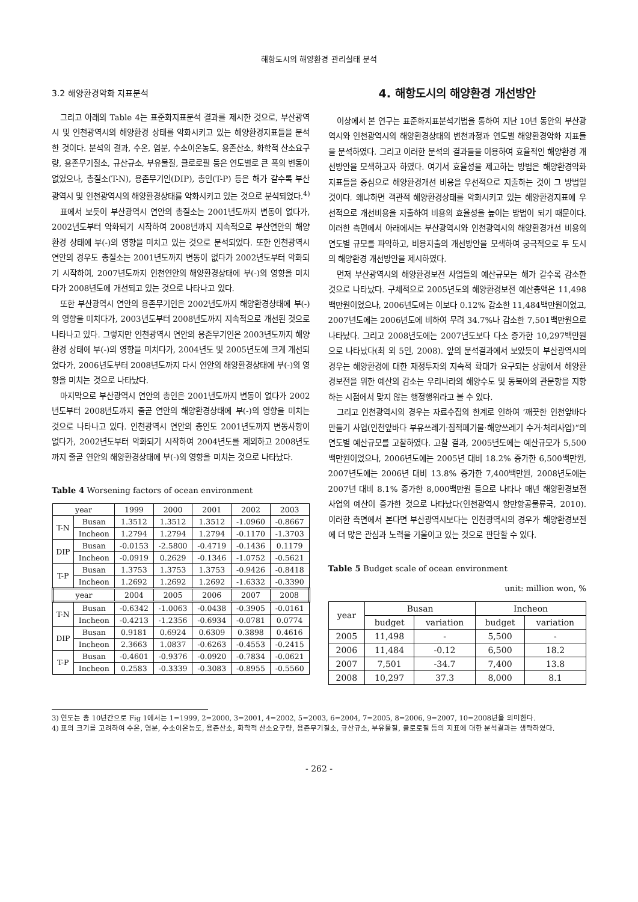해항도시의 해양환경 관리실태 분석
3.2 해양환경악화 지표분석
그리고 아래의 Table 4는 표준화지표분석 결과를 제시한 것으로, 부산광역시 및 인천광역시의 해양환경 상태를 악화시키고 있는 해양환경지표들을 분석한 것이다. 분석의 결과, 수온, 염분, 수소이온농도, 용존산소, 화학적 산소요구량, 용존무기질소, 규산규소, 부유물질, 클로로필 등은 연도별로 큰 폭의 변동이 없었으나, 총질소(T-N), 용존무기인(DIP), 총인(T-P) 등은 해가 갈수록 부산광역시 및 인천광역시의 해양환경상태를 악화시키고 있는 것으로 분석되었다.<sup>4)</sup>
표에서 보듯이 부산광역시 연안의 총질소는 2001년도까지 변동이 없다가, 2002년도부터 악화되기 시작하여 2008년까지 지속적으로 부산연안의 해양환경 상태에 부(-)의 영향을 미치고 있는 것으로 분석되었다. 또한 인천광역시 연안의 경우도 총질소는 2001년도까지 변동이 없다가 2002년도부터 악화되기 시작하여, 2007년도까지 인천연안의 해양환경상태에 부(-)의 영향을 미치다가 2008년도에 개선되고 있는 것으로 나타나고 있다.
또한 부산광역시 연안의 용존무기인은 2002년도까지 해양환경상태에 부(-)의 영향을 미치다가, 2003년도부터 2008년도까지 지속적으로 개선된 것으로 나타나고 있다. 그렇지만 인천광역시 연안의 용존무기인은 2003년도까지 해양환경 상태에 부(-)의 영향을 미치다가, 2004년도 및 2005년도에 크게 개선되었다가, 2006년도부터 2008년도까지 다시 연안의 해양환경상태에 부(-)의 영향을 미치는 것으로 나타났다.
마지막으로 부산광역시 연안의 총인은 2001년도까지 변동이 없다가 2002년도부터 2008년도까지 줄곧 연안의 해양환경상태에 부(-)의 영향을 미치는 것으로 나타나고 있다. 인천광역시 연안의 총인도 2001년도까지 변동사항이 없다가, 2002년도부터 악화되기 시작하여 2004년도를 제외하고 2008년도까지 줄곧 연안의 해양환경상태에 부(-)의 영향을 미치는 것으로 나타났다.
Table 4 Worsening factors of ocean environment
| year | | 1999 | 2000 | 2001 | 2002 | 2003 |
| --- | --- | --- | --- | --- | --- | --- |
| T-N | Busan | 1.3512 | 1.3512 | 1.3512 | -1.0960 | -0.8667 |
| | Incheon | 1.2794 | 1.2794 | 1.2794 | -0.1170 | -1.3703 |
| DIP | Busan | -0.0153 | -2.5800 | -0.4719 | -0.1436 | 0.1179 |
| | Incheon | -0.0919 | 0.2629 | -0.1346 | -1.0752 | -0.5621 |
| T-P | Busan | 1.3753 | 1.3753 | 1.3753 | -0.9426 | -0.8418 |
| | Incheon | 1.2692 | 1.2692 | 1.2692 | -1.6332 | -0.3390 |
| year | | 2004 | 2005 | 2006 | 2007 | 2008 |
| T-N | Busan | -0.6342 | -1.0063 | -0.0438 | -0.3905 | -0.0161 |
| | Incheon | -0.4213 | -1.2356 | -0.6934 | -0.0781 | 0.0774 |
| DIP | Busan | 0.9181 | 0.6924 | 0.6309 | 0.3898 | 0.4616 |
| | Incheon | 2.3663 | 1.0837 | -0.6263 | -0.4553 | -0.2415 |
| T-P | Busan | -0.4601 | -0.9376 | -0.0920 | -0.7834 | -0.0621 |
| | Incheon | 0.2583 | -0.3339 | -0.3083 | -0.8955 | -0.5560 |
4. 해항도시의 해양환경 개선방안
이상에서 본 연구는 표준화지표분석기법을 통하여 지난 10년 동안의 부산광역시와 인천광역시의 해양환경상태의 변천과정과 연도별 해양환경악화 지표들을 분석하였다. 그리고 이러한 분석의 결과들을 이용하여 효율적인 해양환경 개선방안을 모색하고자 하였다. 여기서 효율성을 제고하는 방법은 해양환경악화 지표들을 중심으로 해양환경개선 비용을 우선적으로 지출하는 것이 그 방법일 것이다. 왜냐하면 객관적 해양환경상태를 악화시키고 있는 해양환경지표에 우선적으로 개선비용을 지출하여 비용의 효율성을 높이는 방법이 되기 때문이다. 이러한 측면에서 아래에서는 부산광역시와 인천광역시의 해양환경개선 비용의 연도별 규모를 파악하고, 비용지출의 개선방안을 모색하여 궁극적으로 두 도시의 해양환경 개선방안을 제시하였다.
먼저 부산광역시의 해양환경보전 사업들의 예산규모는 해가 갈수록 감소한 것으로 나타났다. 구체적으로 2005년도의 해양환경보전 예산총액은 11,498백만원이었으나, 2006년도에는 이보다 0.12% 감소한 11,484백만원이었고, 2007년도에는 2006년도에 비하여 무려 34.7%나 감소한 7,501백만원으로 나타났다. 그리고 2008년도에는 2007년도보다 다소 증가한 10,297백만원으로 나타났다(최 외 5인, 2008). 앞의 분석결과에서 보았듯이 부산광역시의 경우는 해양환경에 대한 재정투자의 지속적 확대가 요구되는 상황에서 해양환경보전을 위한 예산의 감소는 우리나라의 해양수도 및 동북아의 관문항을 지향하는 시점에서 맞지 않는 행정행위라고 볼 수 있다.
그리고 인천광역시의 경우는 자료수집의 한계로 인하여 ‘깨끗한 인천앞바다 만들기 사업(인천앞바다 부유쓰레기·침적폐기물·해양쓰레기 수거·처리사업)“의 연도별 예산규모를 고찰하였다. 고찰 결과, 2005년도에는 예산규모가 5,500백만원이었으나, 2006년도에는 2005년 대비 18.2% 증가한 6,500백만원, 2007년도에는 2006년 대비 13.8% 증가한 7,400백만원, 2008년도에는 2007년 대비 8.1% 증가한 8,000백만원 등으로 나타나 매년 해양환경보전 사업의 예산이 증가한 것으로 나타났다(인천광역시 항만항공물류국, 2010). 이러한 측면에서 본다면 부산광역시보다는 인천광역시의 경우가 해양환경보전에 더 많은 관심과 노력을 기울이고 있는 것으로 판단할 수 있다.
Table 5 Budget scale of ocean environment
unit: million won, %
| year | Busan | | Incheon | |
| --- | --- | --- | --- | --- |
| | budget | variation | budget | variation |
| 2005 | 11,498 | - | 5,500 | - |
| 2006 | 11,484 | -0.12 | 6,500 | 18.2 |
| 2007 | 7,501 | -34.7 | 7,400 | 13.8 |
| 2008 | 10,297 | 37.3 | 8,000 | 8.1 |
3) 연도는 총 10년간으로 Fig 1에서는 1=1999, 2=2000, 3=2001, 4=2002, 5=2003, 6=2004, 7=2005, 8=2006, 9=2007, 10=2008년을 의미한다.
4) 표의 크기를 고려하여 수온, 염분, 수소이온농도, 용존산소, 화학적 산소요구량, 용존무기질소, 규산규소, 부유물질, 클로로필 등의 지표에 대한 분석결과는 생략하였다.
- 262 -